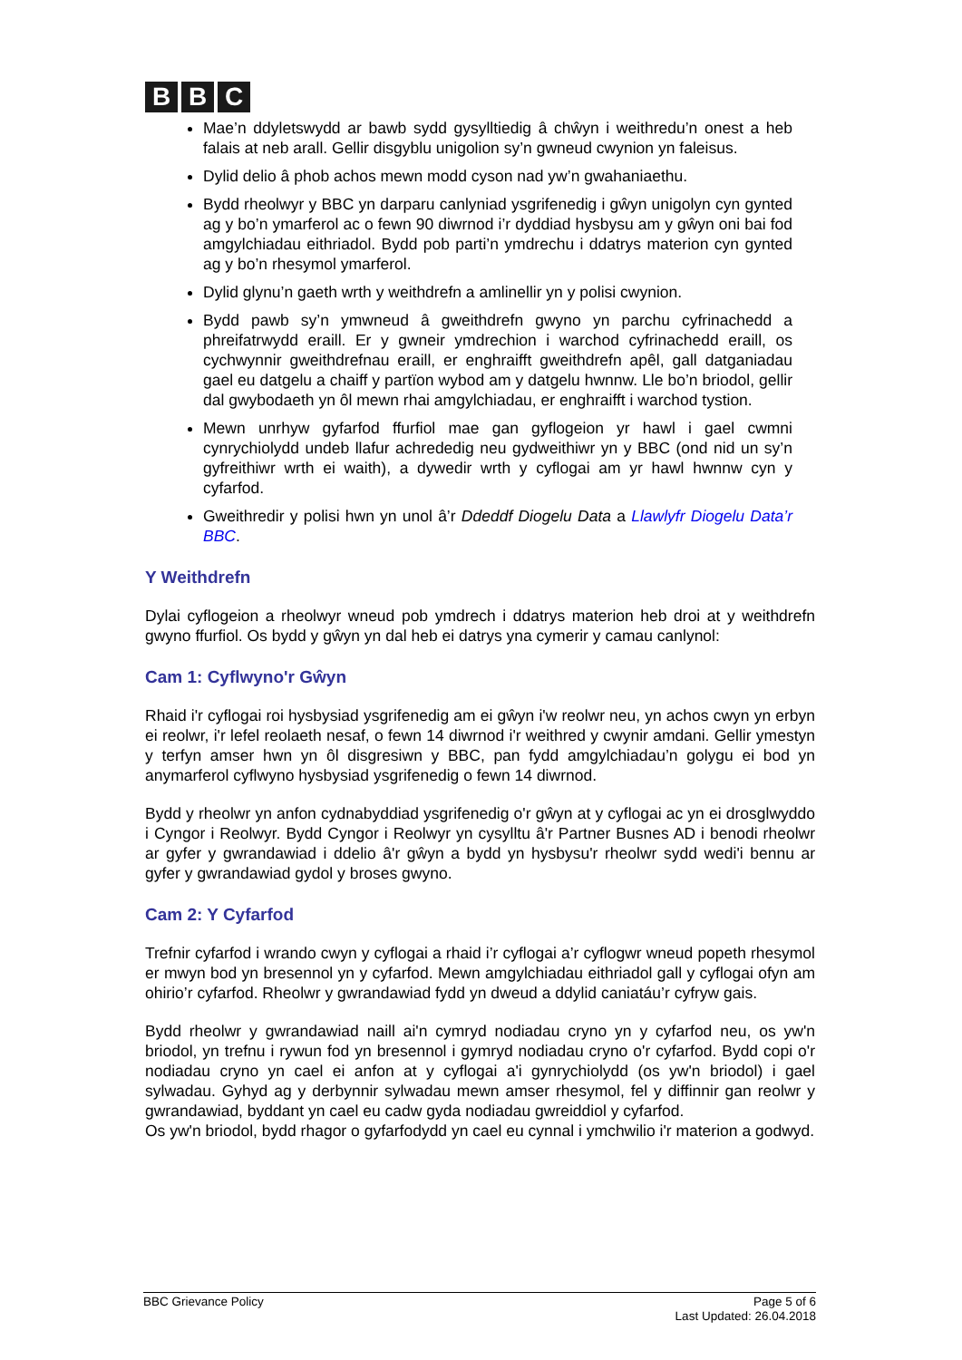B B C
Mae’n ddyletswydd ar bawb sydd gysylltiedig â chŵyn i weithredu’n onest a heb falais at neb arall. Gellir disgyblu unigolion sy’n gwneud cwynion yn faleisus.
Dylid delio â phob achos mewn modd cyson nad yw’n gwahaniaethu.
Bydd rheolwyr y BBC yn darparu canlyniad ysgrifenedig i gŵyn unigolyn cyn gynted ag y bo’n ymarferol ac o fewn 90 diwrnod i’r dyddiad hysbysu am y gŵyn oni bai fod amgylchiadau eithriadol. Bydd pob parti’n ymdrechu i ddatrys materion cyn gynted ag y bo’n rhesymol ymarferol.
Dylid glynu’n gaeth wrth y weithdrefn a amlinellir yn y polisi cwynion.
Bydd pawb sy’n ymwneud â gweithdrefn gwyno yn parchu cyfrinachedd a phreifatrwydd eraill. Er y gwneir ymdrechion i warchod cyfrinachedd eraill, os cychwynnir gweithdrefnau eraill, er enghraifft gweithdrefn apêl, gall datganiadau gael eu datgelu a chaiff y partïon wybod am y datgelu hwnnw. Lle bo’n briodol, gellir dal gwybodaeth yn ôl mewn rhai amgylchiadau, er enghraifft i warchod tystion.
Mewn unrhyw gyfarfod ffurfiol mae gan gyflogeion yr hawl i gael cwmni cynrychiolydd undeb llafur achrededig neu gydweithiwr yn y BBC (ond nid un sy’n gyfreithiwr wrth ei waith), a dywedir wrth y cyflogai am yr hawl hwnnw cyn y cyfarfod.
Gweithredir y polisi hwn yn unol â’r Ddeddf Diogelu Data a Llawlyfr Diogelu Data’r BBC.
Y Weithdrefn
Dylai cyflogeion a rheolwyr wneud pob ymdrech i ddatrys materion heb droi at y weithdrefn gwyno ffurfiol. Os bydd y gŵyn yn dal heb ei datrys yna cymerir y camau canlynol:
Cam 1: Cyflwyno'r Gŵyn
Rhaid i'r cyflogai roi hysbysiad ysgrifenedig am ei gŵyn i'w reolwr neu, yn achos cwyn yn erbyn ei reolwr, i'r lefel reolaeth nesaf, o fewn 14 diwrnod i'r weithred y cwynir amdani. Gellir ymestyn y terfyn amser hwn yn ôl disgresiwn y BBC, pan fydd amgylchiadau’n golygu ei bod yn anymarferol cyflwyno hysbysiad ysgrifenedig o fewn 14 diwrnod.
Bydd y rheolwr yn anfon cydnabyddiad ysgrifenedig o'r gŵyn at y cyflogai ac yn ei drosglwyddo i Cyngor i Reolwyr. Bydd Cyngor i Reolwyr yn cysylltu â'r Partner Busnes AD i benodi rheolwr ar gyfer y gwrandawiad i ddelio â'r gŵyn a bydd yn hysbysu'r rheolwr sydd wedi'i bennu ar gyfer y gwrandawiad gydol y broses gwyno.
Cam 2: Y Cyfarfod
Trefnir cyfarfod i wrando cwyn y cyflogai a rhaid i’r cyflogai a’r cyflogwr wneud popeth rhesymol er mwyn bod yn bresennol yn y cyfarfod. Mewn amgylchiadau eithriadol gall y cyflogai ofyn am ohirio’r cyfarfod. Rheolwr y gwrandawiad fydd yn dweud a ddylid caniatáu’r cyfryw gais.
Bydd rheolwr y gwrandawiad naill ai'n cymryd nodiadau cryno yn y cyfarfod neu, os yw'n briodol, yn trefnu i rywun fod yn bresennol i gymryd nodiadau cryno o'r cyfarfod. Bydd copi o'r nodiadau cryno yn cael ei anfon at y cyflogai a'i gynrychiolydd (os yw'n briodol) i gael sylwadau. Gyhyd ag y derbynnir sylwadau mewn amser rhesymol, fel y diffinnir gan reolwr y gwrandawiad, byddant yn cael eu cadw gyda nodiadau gwreiddiol y cyfarfod.
Os yw'n briodol, bydd rhagor o gyfarfodydd yn cael eu cynnal i ymchwilio i'r materion a godwyd.
BBC Grievance Policy Page 5 of 6
Last Updated: 26.04.2018